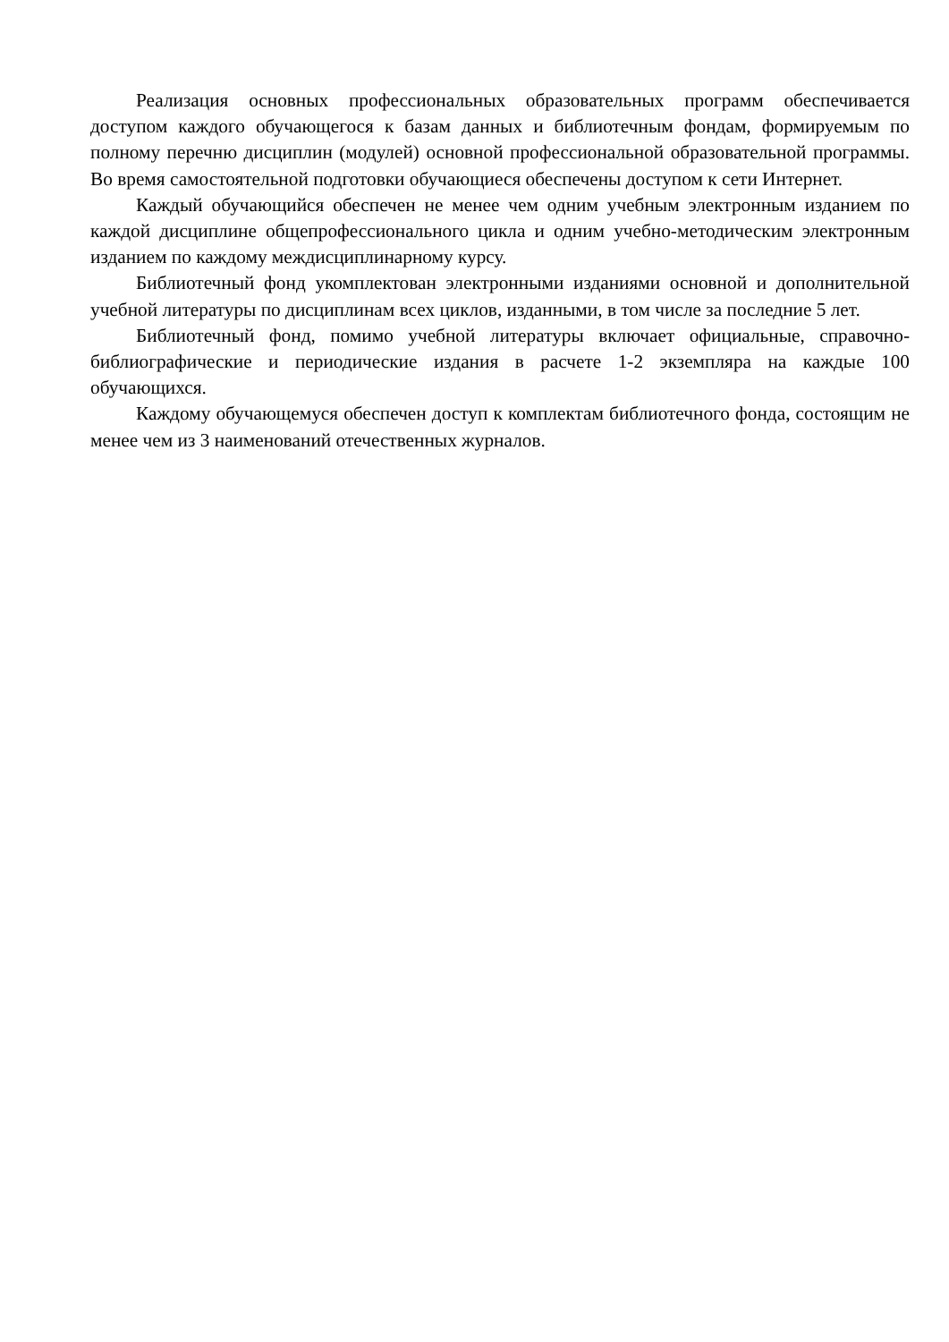Реализация основных профессиональных образовательных программ обеспечивается доступом каждого обучающегося к базам данных и библиотечным фондам, формируемым по полному перечню дисциплин (модулей) основной профессиональной образовательной программы. Во время самостоятельной подготовки обучающиеся обеспечены доступом к сети Интернет.
Каждый обучающийся обеспечен не менее чем одним учебным электронным изданием по каждой дисциплине общепрофессионального цикла и одним учебно-методическим электронным изданием по каждому междисциплинарному курсу.
Библиотечный фонд укомплектован электронными изданиями основной и дополнительной учебной литературы по дисциплинам всех циклов, изданными, в том числе за последние 5 лет.
Библиотечный фонд, помимо учебной литературы включает официальные, справочно-библиографические и периодические издания в расчете 1-2 экземпляра на каждые 100 обучающихся.
Каждому обучающемуся обеспечен доступ к комплектам библиотечного фонда, состоящим не менее чем из 3 наименований отечественных журналов.